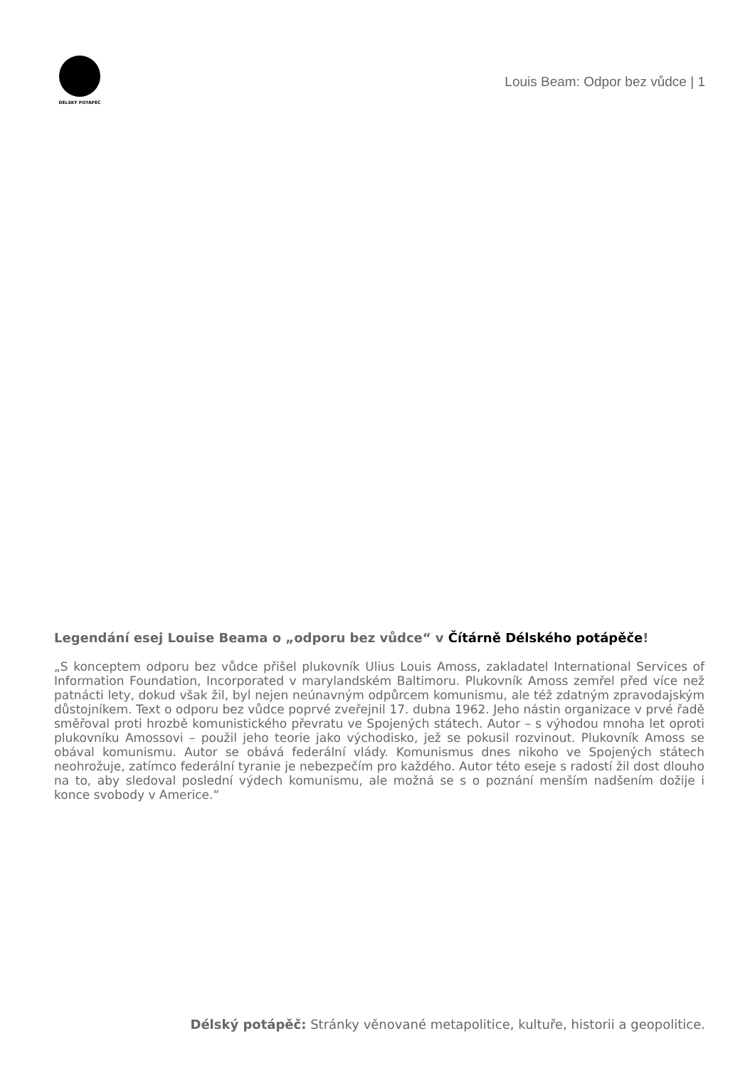DÉLSKÝ POTÁPĚČ
Louis Beam: Odpor bez vůdce | 1
Legendání esej Louise Beama o „odporu bez vůdce“ v Čítárně Délského potápěče!
„S konceptem odporu bez vůdce přišel plukovník Ulius Louis Amoss, zakladatel International Services of Information Foundation, Incorporated v marylandském Baltimoru. Plukovník Amoss zemřel před více než patnácti lety, dokud však žil, byl nejen neúnavným odpůrcem komunismu, ale též zdatným zpravodajským důstojníkem. Text o odporu bez vůdce poprvé zveřejnil 17. dubna 1962. Jeho nástin organizace v prvé řadě směřoval proti hrozbě komunistického převratu ve Spojených státech. Autor – s výhodou mnoha let oproti plukovníku Amossovi – použil jeho teorie jako východisko, jež se pokusil rozvinout. Plukovník Amoss se obával komunismu. Autor se obává federální vlády. Komunismus dnes nikoho ve Spojených státech neohrožuje, zatímco federální tyranie je nebezpečím pro každého. Autor této eseje s radostí žil dost dlouho na to, aby sledoval poslední výdech komunismu, ale možná se s o poznání menším nadšením dožije i konce svobody v Americe.“
Délský potápěč: Stránky věnované metapolitice, kultuře, historii a geopolitice.